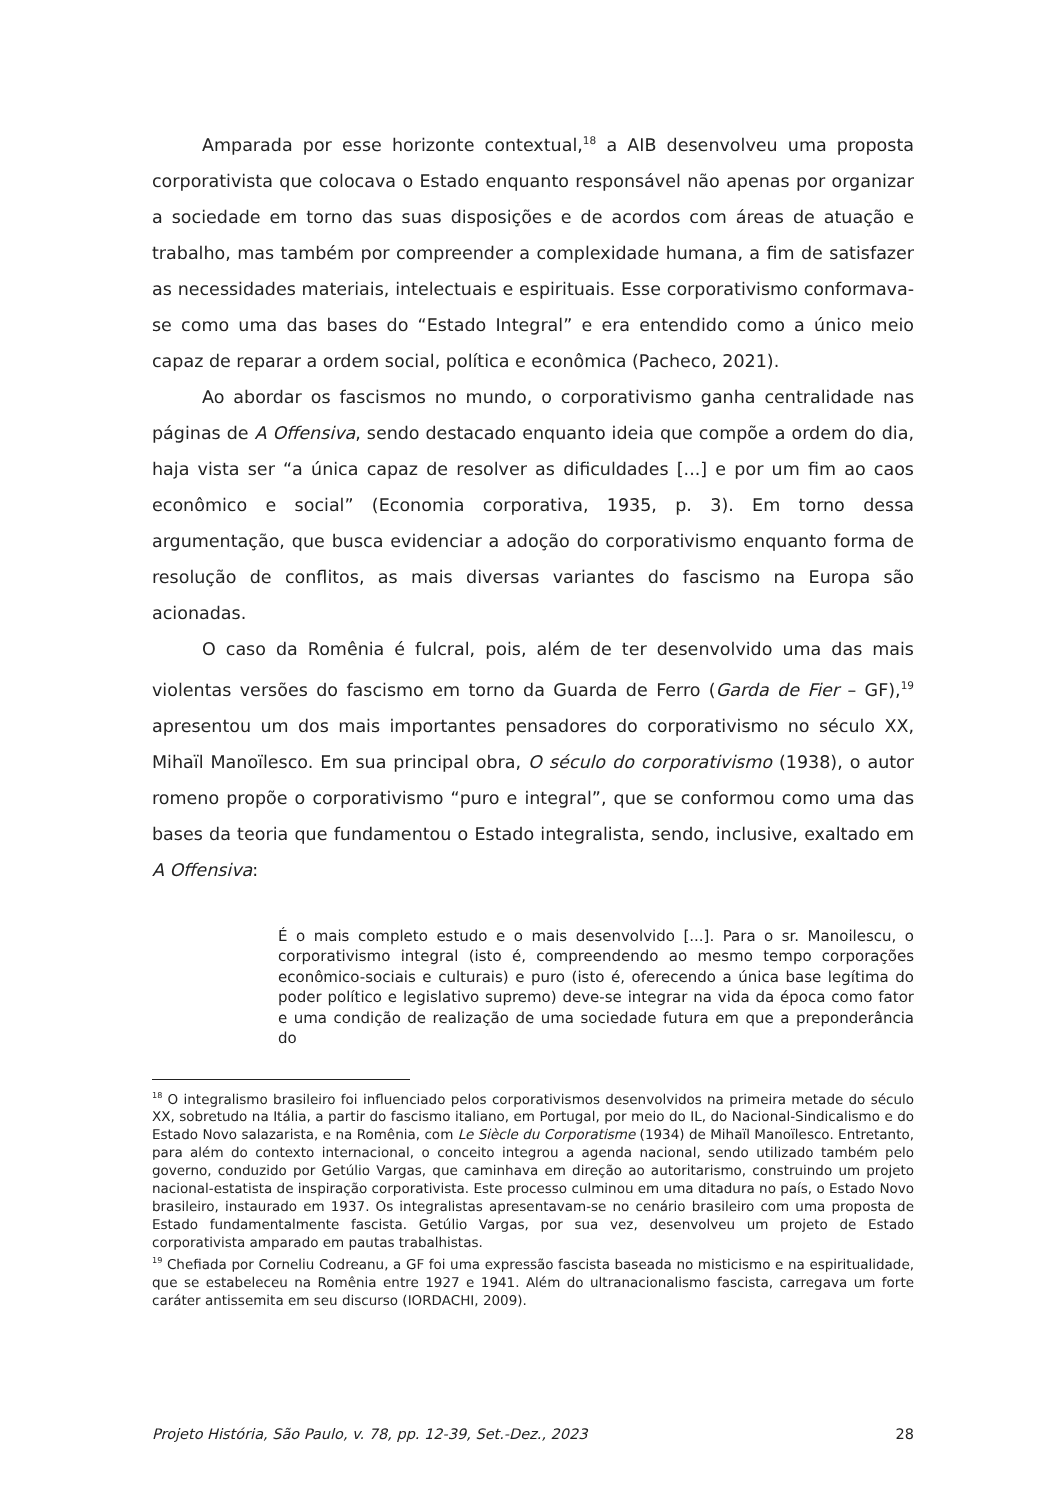Amparada por esse horizonte contextual,<sup>18</sup> a AIB desenvolveu uma proposta corporativista que colocava o Estado enquanto responsável não apenas por organizar a sociedade em torno das suas disposições e de acordos com áreas de atuação e trabalho, mas também por compreender a complexidade humana, a fim de satisfazer as necessidades materiais, intelectuais e espirituais. Esse corporativismo conformava-se como uma das bases do “Estado Integral” e era entendido como a único meio capaz de reparar a ordem social, política e econômica (Pacheco, 2021).
Ao abordar os fascismos no mundo, o corporativismo ganha centralidade nas páginas de A Offensiva, sendo destacado enquanto ideia que compõe a ordem do dia, haja vista ser “a única capaz de resolver as dificuldades [...] e por um fim ao caos econômico e social” (Economia corporativa, 1935, p. 3). Em torno dessa argumentação, que busca evidenciar a adoção do corporativismo enquanto forma de resolução de conflitos, as mais diversas variantes do fascismo na Europa são acionadas.
O caso da Romênia é fulcral, pois, além de ter desenvolvido uma das mais violentas versões do fascismo em torno da Guarda de Ferro (Garda de Fier – GF),<sup>19</sup> apresentou um dos mais importantes pensadores do corporativismo no século XX, Mihaïl Manoïlesco. Em sua principal obra, O século do corporativismo (1938), o autor romeno propõe o corporativismo “puro e integral”, que se conformou como uma das bases da teoria que fundamentou o Estado integralista, sendo, inclusive, exaltado em A Offensiva:
É o mais completo estudo e o mais desenvolvido [...]. Para o sr. Manoilescu, o corporativismo integral (isto é, compreendendo ao mesmo tempo corporações econômico-sociais e culturais) e puro (isto é, oferecendo a única base legítima do poder político e legislativo supremo) deve-se integrar na vida da época como fator e uma condição de realização de uma sociedade futura em que a preponderância do
<sup>18</sup> O integralismo brasileiro foi influenciado pelos corporativismos desenvolvidos na primeira metade do século XX, sobretudo na Itália, a partir do fascismo italiano, em Portugal, por meio do IL, do Nacional-Sindicalismo e do Estado Novo salazarista, e na Romênia, com Le Siècle du Corporatisme (1934) de Mihaïl Manoïlesco. Entretanto, para além do contexto internacional, o conceito integrou a agenda nacional, sendo utilizado também pelo governo, conduzido por Getúlio Vargas, que caminhava em direção ao autoritarismo, construindo um projeto nacional-estatista de inspiração corporativista. Este processo culminou em uma ditadura no país, o Estado Novo brasileiro, instaurado em 1937. Os integralistas apresentavam-se no cenário brasileiro com uma proposta de Estado fundamentalmente fascista. Getúlio Vargas, por sua vez, desenvolveu um projeto de Estado corporativista amparado em pautas trabalhistas.
<sup>19</sup> Chefiada por Corneliu Codreanu, a GF foi uma expressão fascista baseada no misticismo e na espiritualidade, que se estabeleceu na Romênia entre 1927 e 1941. Além do ultranacionalismo fascista, carregava um forte caráter antissemita em seu discurso (IORDACHI, 2009).
Projeto História, São Paulo, v. 78, pp. 12-39, Set.-Dez., 2023 28